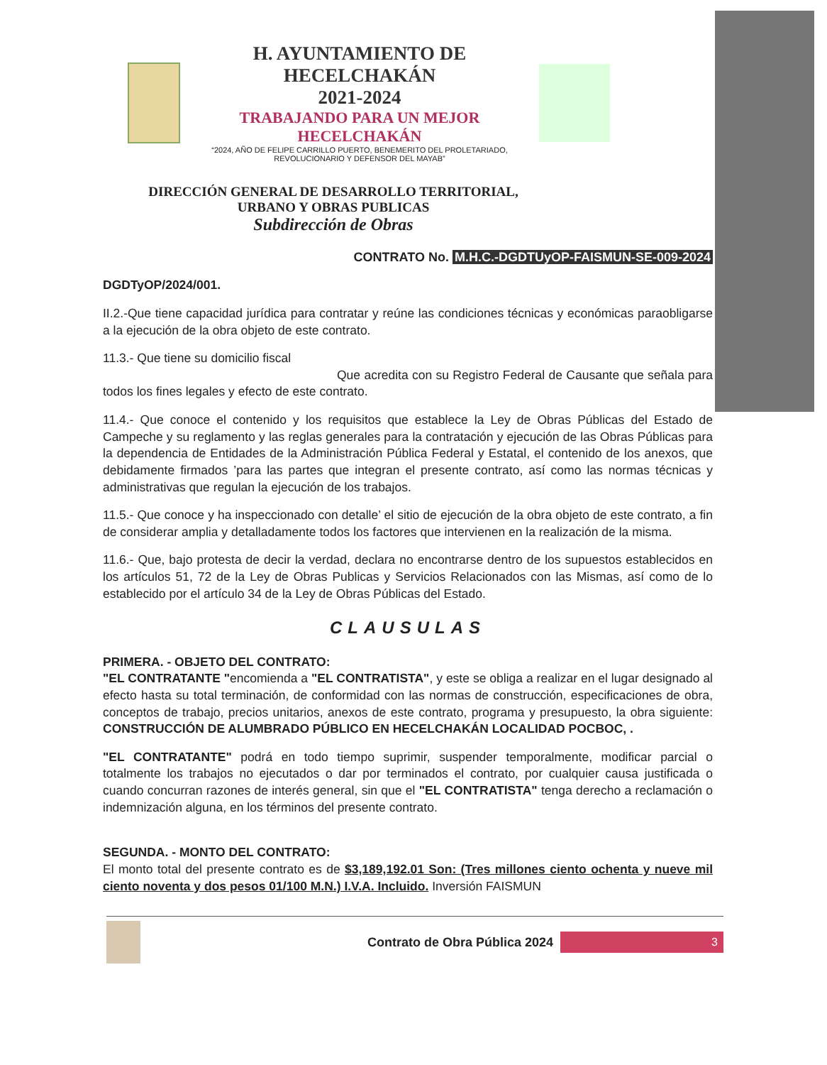H. AYUNTAMIENTO DE HECELCHAKÁN
2021-2024
TRABAJANDO PARA UN MEJOR HECELCHAKÁN
“2024, AÑO DE FELIPE CARRILLO PUERTO, BENEMERITO DEL PROLETARIADO, REVOLUCIONARIO Y DEFENSOR DEL MAYAB”
DIRECCIÓN GENERAL DE DESARROLLO TERRITORIAL,
URBANO Y OBRAS PUBLICAS
Subdirección de Obras
CONTRATO No. M.H.C.-DGDTUyOP-FAISMUN-SE-009-2024
DGDTyOP/2024/001.
II.2.-Que tiene capacidad jurídica para contratar y reúne las condiciones técnicas y económicas paraobligarse a la ejecución de la obra objeto de este contrato.
11.3.- Que tiene su domicilio fiscal
Que acredita con su Registro Federal de Causante que señala para todos los fines legales y efecto de este contrato.
11.4.- Que conoce el contenido y los requisitos que establece la Ley de Obras Públicas del Estado de Campeche y su reglamento y las reglas generales para la contratación y ejecución de las Obras Públicas para la dependencia de Entidades de la Administración Pública Federal y Estatal, el contenido de los anexos, que debidamente firmados ’para las partes que integran el presente contrato, así como las normas técnicas y administrativas que regulan la ejecución de los trabajos.
11.5.- Que conoce y ha inspeccionado con detalle’ el sitio de ejecución de la obra objeto de este contrato, a fin de considerar amplia y detalladamente todos los factores que intervienen en la realización de la misma.
11.6.- Que, bajo protesta de decir la verdad, declara no encontrarse dentro de los supuestos establecidos en los artículos 51, 72 de la Ley de Obras Publicas y Servicios Relacionados con las Mismas, así como de lo establecido por el artículo 34 de la Ley de Obras Públicas del Estado.
CLAUSULAS
PRIMERA. - OBJETO DEL CONTRATO:
"EL CONTRATANTE "encomienda a "EL CONTRATISTA", y este se obliga a realizar en el lugar designado al efecto hasta su total terminación, de conformidad con las normas de construcción, especificaciones de obra, conceptos de trabajo, precios unitarios, anexos de este contrato, programa y presupuesto, la obra siguiente: CONSTRUCCIÓN DE ALUMBRADO PÚBLICO EN HECELCHAKÁN LOCALIDAD POCBOC, .
"EL CONTRATANTE" podrá en todo tiempo suprimir, suspender temporalmente, modificar parcial o totalmente los trabajos no ejecutados o dar por terminados el contrato, por cualquier causa justificada o cuando concurran razones de interés general, sin que el "EL CONTRATISTA" tenga derecho a reclamación o indemnización alguna, en los términos del presente contrato.
SEGUNDA. - MONTO DEL CONTRATO:
El monto total del presente contrato es de $3,189,192.01 Son: (Tres millones ciento ochenta y nueve mil ciento noventa y dos pesos 01/100 M.N.) I.V.A. Incluido. Inversión FAISMUN
Contrato de Obra Pública 2024
3